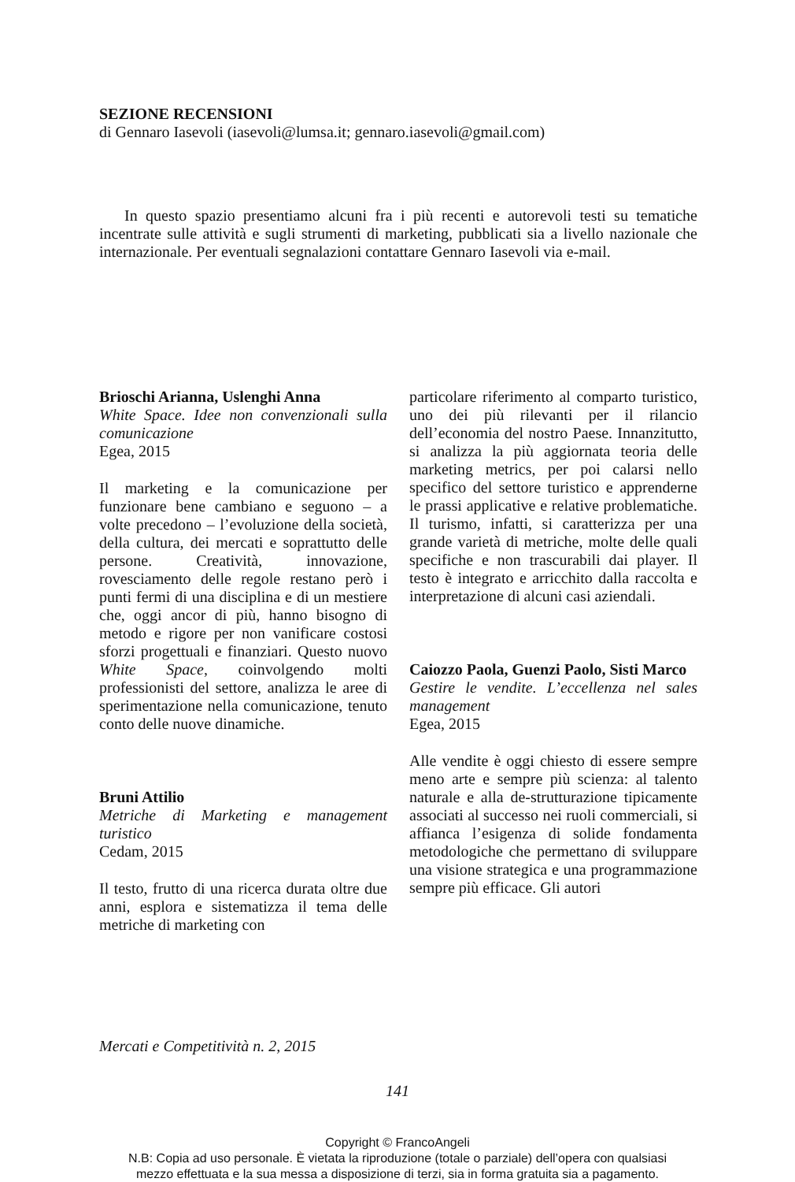SEZIONE RECENSIONI
di Gennaro Iasevoli (iasevoli@lumsa.it; gennaro.iasevoli@gmail.com)
In questo spazio presentiamo alcuni fra i più recenti e autorevoli testi su tematiche incentrate sulle attività e sugli strumenti di marketing, pubblicati sia a livello nazionale che internazionale. Per eventuali segnalazioni contattare Gennaro Iasevoli via e-mail.
Brioschi Arianna, Uslenghi Anna
White Space. Idee non convenzionali sulla comunicazione
Egea, 2015
Il marketing e la comunicazione per funzionare bene cambiano e seguono – a volte precedono – l’evoluzione della società, della cultura, dei mercati e soprattutto delle persone. Creatività, innovazione, rovesciamento delle regole restano però i punti fermi di una disciplina e di un mestiere che, oggi ancor di più, hanno bisogno di metodo e rigore per non vanificare costosi sforzi progettuali e finanziari. Questo nuovo White Space, coinvolgendo molti professionisti del settore, analizza le aree di sperimentazione nella comunicazione, tenuto conto delle nuove dinamiche.
Bruni Attilio
Metriche di Marketing e management turistico
Cedam, 2015
Il testo, frutto di una ricerca durata oltre due anni, esplora e sistematizza il tema delle metriche di marketing con
particolare riferimento al comparto turistico, uno dei più rilevanti per il rilancio dell’economia del nostro Paese. Innanzitutto, si analizza la più aggiornata teoria delle marketing metrics, per poi calarsi nello specifico del settore turistico e apprenderne le prassi applicative e relative problematiche. Il turismo, infatti, si caratterizza per una grande varietà di metriche, molte delle quali specifiche e non trascurabili dai player. Il testo è integrato e arricchito dalla raccolta e interpretazione di alcuni casi aziendali.
Caiozzo Paola, Guenzi Paolo, Sisti Marco
Gestire le vendite. L’eccellenza nel sales management
Egea, 2015
Alle vendite è oggi chiesto di essere sempre meno arte e sempre più scienza: al talento naturale e alla de-strutturazione tipicamente associati al successo nei ruoli commerciali, si affianca l’esigenza di solide fondamenta metodologiche che permettano di sviluppare una visione strategica e una programmazione sempre più efficace. Gli autori
Mercati e Competitività n. 2, 2015
141
Copyright © FrancoAngeli
N.B: Copia ad uso personale. È vietata la riproduzione (totale o parziale) dell’opera con qualsiasi
mezzo effettuata e la sua messa a disposizione di terzi, sia in forma gratuita sia a pagamento.